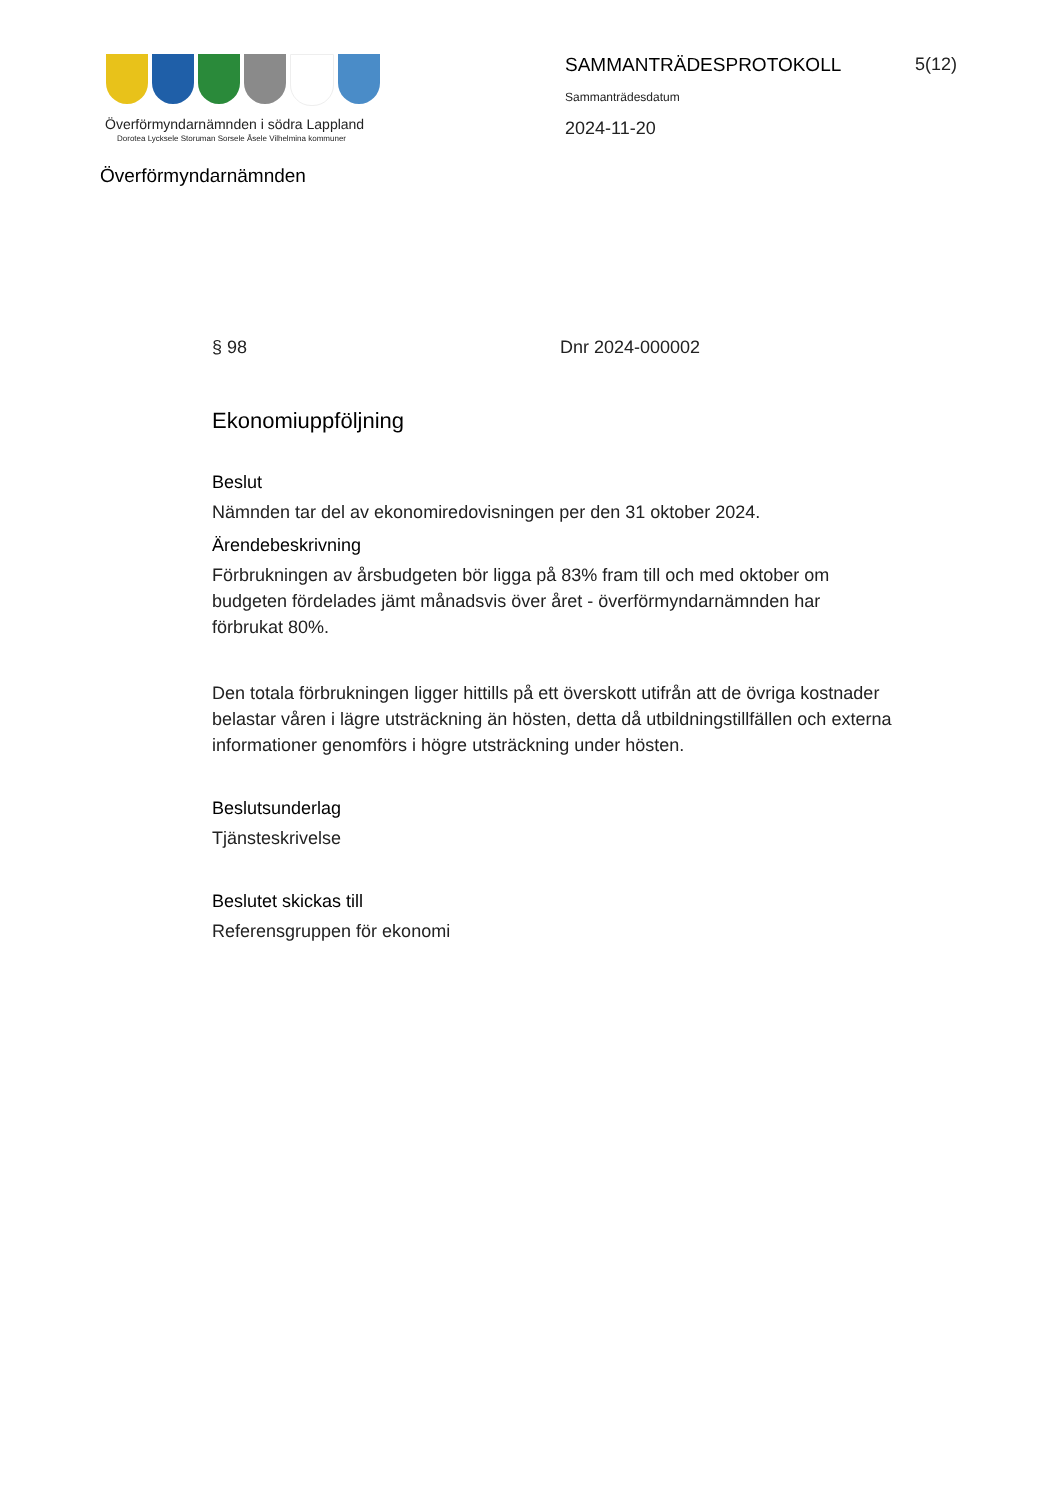Överförmyndarnämnden i södra Lappland
Dorotea Lycksele Storuman Sorsele Åsele Vilhelmina kommuner
Överförmyndarnämnden
SAMMANTRÄDESPROTOKOLL
Sammanträdesdatum
2024-11-20
5(12)
§ 98 Dnr 2024-000002
Ekonomiuppföljning
Beslut
Nämnden tar del av ekonomiredovisningen per den 31 oktober 2024.
Ärendebeskrivning
Förbrukningen av årsbudgeten bör ligga på 83% fram till och med oktober om budgeten fördelades jämt månadsvis över året - överförmyndarnämnden har förbrukat 80%.
Den totala förbrukningen ligger hittills på ett överskott utifrån att de övriga kostnader belastar våren i lägre utsträckning än hösten, detta då utbildningstillfällen och externa informationer genomförs i högre utsträckning under hösten.
Beslutsunderlag
Tjänsteskrivelse
Beslutet skickas till
Referensgruppen för ekonomi